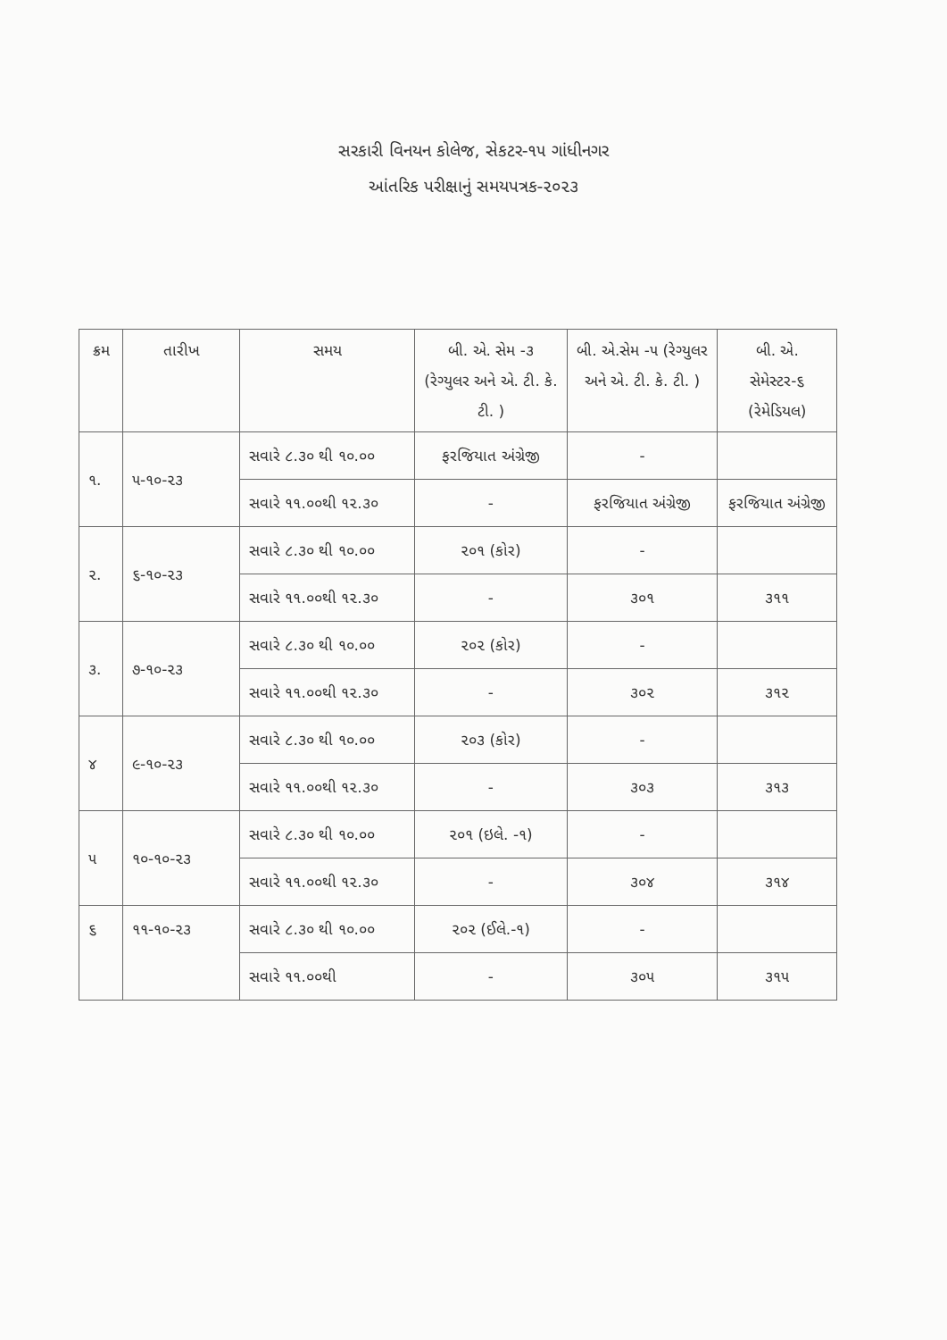સરકારી વિનયન કોલેજ, સેકટર-૧૫ ગાંધીનગર
આંતરિક પરીક્ષાનું સમયપત્રક-૨૦૨૩
| ક્રમ | તારીખ | સમય | બી. એ. સેમ -૩ (રેગ્યુલર અને એ. ટી. કે. ટી. ) | બી. એ.સેમ -૫ (રેગ્યુલર અને એ. ટી. કે. ટી. ) | બી. એ. સેમેસ્ટર-૬ (રેમેડિયલ) |
| --- | --- | --- | --- | --- | --- |
| ૧. | ૫-૧૦-૨૩ | સવારે ૮.૩૦ થી ૧૦.૦૦ | ફરજિયાત અંગ્રેજી | - | |
| | | સવારે ૧૧.૦૦થી ૧૨.૩૦ | - | ફરજિયાત અંગ્રેજી | ફરજિયાત અંગ્રેજી |
| ૨. | ૬-૧૦-૨૩ | સવારે ૮.૩૦ થી ૧૦.૦૦ | ૨૦૧ (કોર) | - | |
| | | સવારે ૧૧.૦૦થી ૧૨.૩૦ | - | ૩૦૧ | ૩૧૧ |
| ૩. | ૭-૧૦-૨૩ | સવારે ૮.૩૦ થી ૧૦.૦૦ | ૨૦૨ (કોર) | - | |
| | | સવારે ૧૧.૦૦થી ૧૨.૩૦ | - | ૩૦૨ | ૩૧૨ |
| ૪ | ૯-૧૦-૨૩ | સવારે ૮.૩૦ થી ૧૦.૦૦ | ૨૦૩ (કોર) | - | |
| | | સવારે ૧૧.૦૦થી ૧૨.૩૦ | - | ૩૦૩ | ૩૧૩ |
| ૫ | ૧૦-૧૦-૨૩ | સવારે ૮.૩૦ થી ૧૦.૦૦ | ૨૦૧ (ઇલે. -૧) | - | |
| | | સવારે ૧૧.૦૦થી ૧૨.૩૦ | - | ૩૦૪ | ૩૧૪ |
| ૬ | ૧૧-૧૦-૨૩ | સવારે ૮.૩૦ થી ૧૦.૦૦ | ૨૦૨ (ઈલે.-૧) | - | |
| | | સવારે ૧૧.૦૦થી | - | ૩૦૫ | ૩૧૫ |